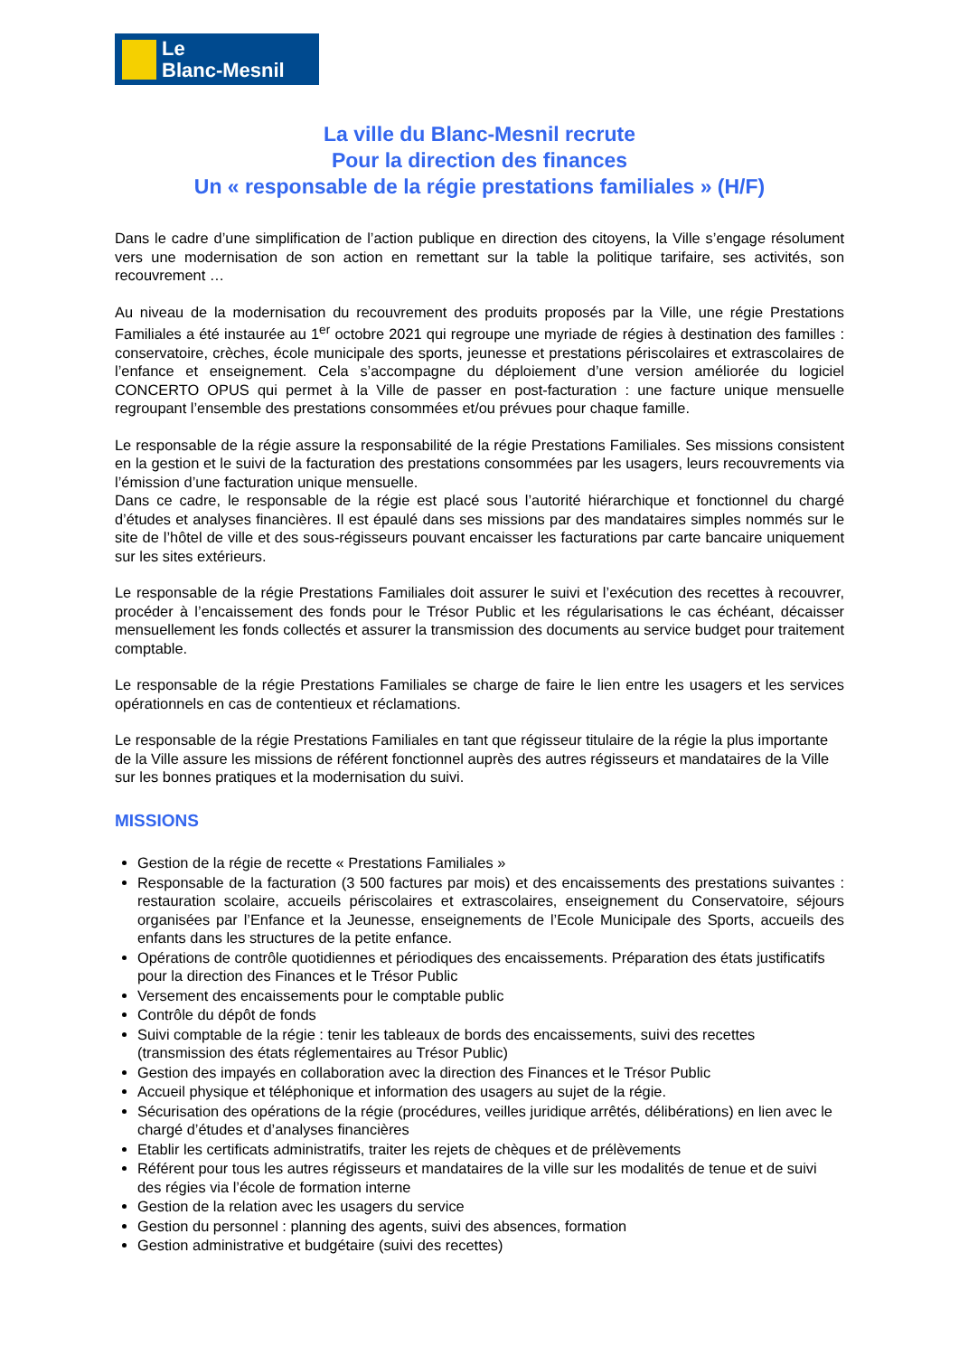Le
Blanc-Mesnil
La ville du Blanc-Mesnil recrute
Pour la direction des finances
Un « responsable de la régie prestations familiales » (H/F)
Dans le cadre d’une simplification de l’action publique en direction des citoyens, la Ville s’engage résolument vers une modernisation de son action en remettant sur la table la politique tarifaire, ses activités, son recouvrement …
Au niveau de la modernisation du recouvrement des produits proposés par la Ville, une régie Prestations Familiales a été instaurée au 1<sup>er</sup> octobre 2021 qui regroupe une myriade de régies à destination des familles : conservatoire, crèches, école municipale des sports, jeunesse et prestations périscolaires et extrascolaires de l’enfance et enseignement. Cela s’accompagne du déploiement d’une version améliorée du logiciel CONCERTO OPUS qui permet à la Ville de passer en post-facturation : une facture unique mensuelle regroupant l’ensemble des prestations consommées et/ou prévues pour chaque famille.
Le responsable de la régie assure la responsabilité de la régie Prestations Familiales. Ses missions consistent en la gestion et le suivi de la facturation des prestations consommées par les usagers, leurs recouvrements via l’émission d’une facturation unique mensuelle.
Dans ce cadre, le responsable de la régie est placé sous l’autorité hiérarchique et fonctionnel du chargé d’études et analyses financières. Il est épaulé dans ses missions par des mandataires simples nommés sur le site de l’hôtel de ville et des sous-régisseurs pouvant encaisser les facturations par carte bancaire uniquement sur les sites extérieurs.
Le responsable de la régie Prestations Familiales doit assurer le suivi et l’exécution des recettes à recouvrer, procéder à l’encaissement des fonds pour le Trésor Public et les régularisations le cas échéant, décaisser mensuellement les fonds collectés et assurer la transmission des documents au service budget pour traitement comptable.
Le responsable de la régie Prestations Familiales se charge de faire le lien entre les usagers et les services opérationnels en cas de contentieux et réclamations.
Le responsable de la régie Prestations Familiales en tant que régisseur titulaire de la régie la plus importante de la Ville assure les missions de référent fonctionnel auprès des autres régisseurs et mandataires de la Ville sur les bonnes pratiques et la modernisation du suivi.
MISSIONS
Gestion de la régie de recette « Prestations Familiales »
Responsable de la facturation (3 500 factures par mois) et des encaissements des prestations suivantes : restauration scolaire, accueils périscolaires et extrascolaires, enseignement du Conservatoire, séjours organisées par l’Enfance et la Jeunesse, enseignements de l’Ecole Municipale des Sports, accueils des enfants dans les structures de la petite enfance.
Opérations de contrôle quotidiennes et périodiques des encaissements. Préparation des états justificatifs pour la direction des Finances et le Trésor Public
Versement des encaissements pour le comptable public
Contrôle du dépôt de fonds
Suivi comptable de la régie : tenir les tableaux de bords des encaissements, suivi des recettes (transmission des états réglementaires au Trésor Public)
Gestion des impayés en collaboration avec la direction des Finances et le Trésor Public
Accueil physique et téléphonique et information des usagers au sujet de la régie.
Sécurisation des opérations de la régie (procédures, veilles juridique arrêtés, délibérations) en lien avec le chargé d’études et d’analyses financières
Etablir les certificats administratifs, traiter les rejets de chèques et de prélèvements
Référent pour tous les autres régisseurs et mandataires de la ville sur les modalités de tenue et de suivi des régies via l’école de formation interne
Gestion de la relation avec les usagers du service
Gestion du personnel : planning des agents, suivi des absences, formation
Gestion administrative et budgétaire (suivi des recettes)